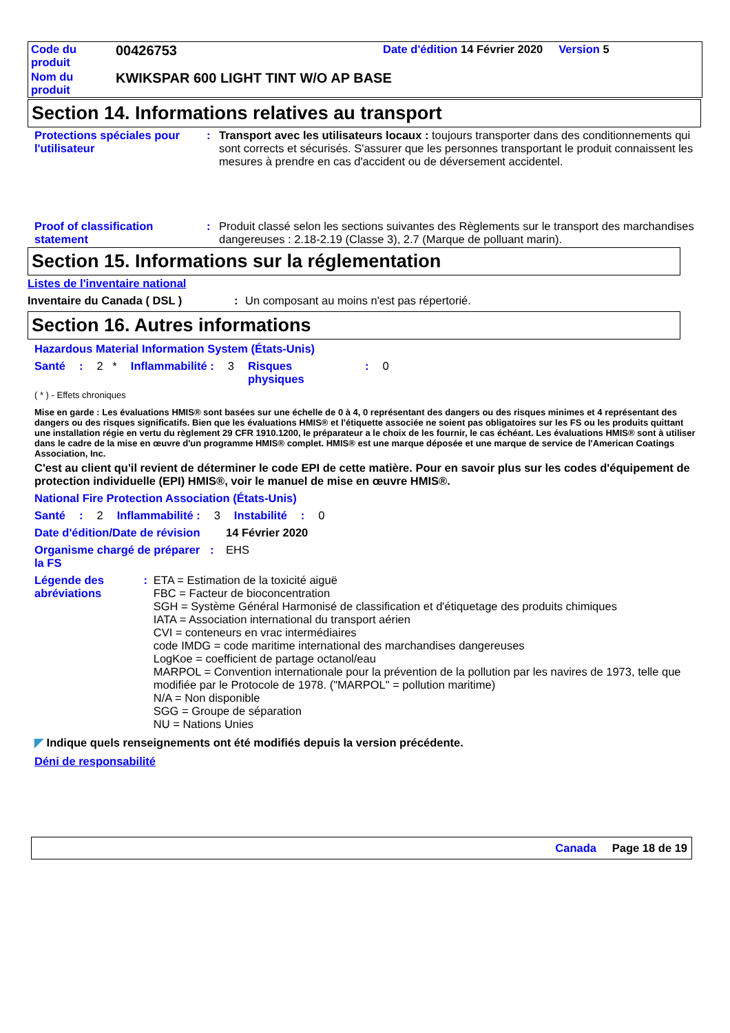| Code du produit | 00426753 | Date d'édition 14 Février 2020 Version 5 |
| Nom du produit | KWIKSPAR 600 LIGHT TINT W/O AP BASE | |
Section 14. Informations relatives au transport
Protections spéciales pour l'utilisateur
: Transport avec les utilisateurs locaux : toujours transporter dans des conditionnements qui sont corrects et sécurisés. S'assurer que les personnes transportant le produit connaissent les mesures à prendre en cas d'accident ou de déversement accidentel.
Proof of classification statement
: Produit classé selon les sections suivantes des Règlements sur le transport des marchandises dangereuses : 2.18-2.19 (Classe 3), 2.7 (Marque de polluant marin).
Section 15. Informations sur la réglementation
Listes de l'inventaire national
Inventaire du Canada ( DSL ): Un composant au moins n'est pas répertorié.
Section 16. Autres informations
Hazardous Material Information System (États-Unis)
Santé: 2 * Inflammabilité : 3 Risques physiques: 0
( * ) - Effets chroniques
Mise en garde : Les évaluations HMIS® sont basées sur une échelle de 0 à 4, 0 représentant des dangers ou des risques minimes et 4 représentant des dangers ou des risques significatifs. Bien que les évaluations HMIS® et l'étiquette associée ne soient pas obligatoires sur les FS ou les produits quittant une installation régie en vertu du règlement 29 CFR 1910.1200, le préparateur a le choix de les fournir, le cas échéant. Les évaluations HMIS® sont à utiliser dans le cadre de la mise en œuvre d'un programme HMIS® complet. HMIS® est une marque déposée et une marque de service de l'American Coatings Association, Inc.
C'est au client qu'il revient de déterminer le code EPI de cette matière. Pour en savoir plus sur les codes d'équipement de protection individuelle (EPI) HMIS®, voir le manuel de mise en œuvre HMIS®.
National Fire Protection Association (États-Unis)
Santé: 2 Inflammabilité : 3 Instabilité: 0
Date d'édition/Date de révision 14 Février 2020
Organisme chargé de préparer la FS: EHS
Légende des abréviations: ETA = Estimation de la toxicité aiguë
FBC = Facteur de bioconcentration
SGH = Système Général Harmonisé de classification et d'étiquetage des produits chimiques
IATA = Association international du transport aérien
CVI = conteneurs en vrac intermédiaires
code IMDG = code maritime international des marchandises dangereuses
LogKoe = coefficient de partage octanol/eau
MARPOL = Convention internationale pour la prévention de la pollution par les navires de 1973, telle que modifiée par le Protocole de 1978. ("MARPOL" = pollution maritime)
N/A = Non disponible
SGG = Groupe de séparation
NU = Nations Unies
◤ Indique quels renseignements ont été modifiés depuis la version précédente.
Déni de responsabilité
Canada Page 18 de 19